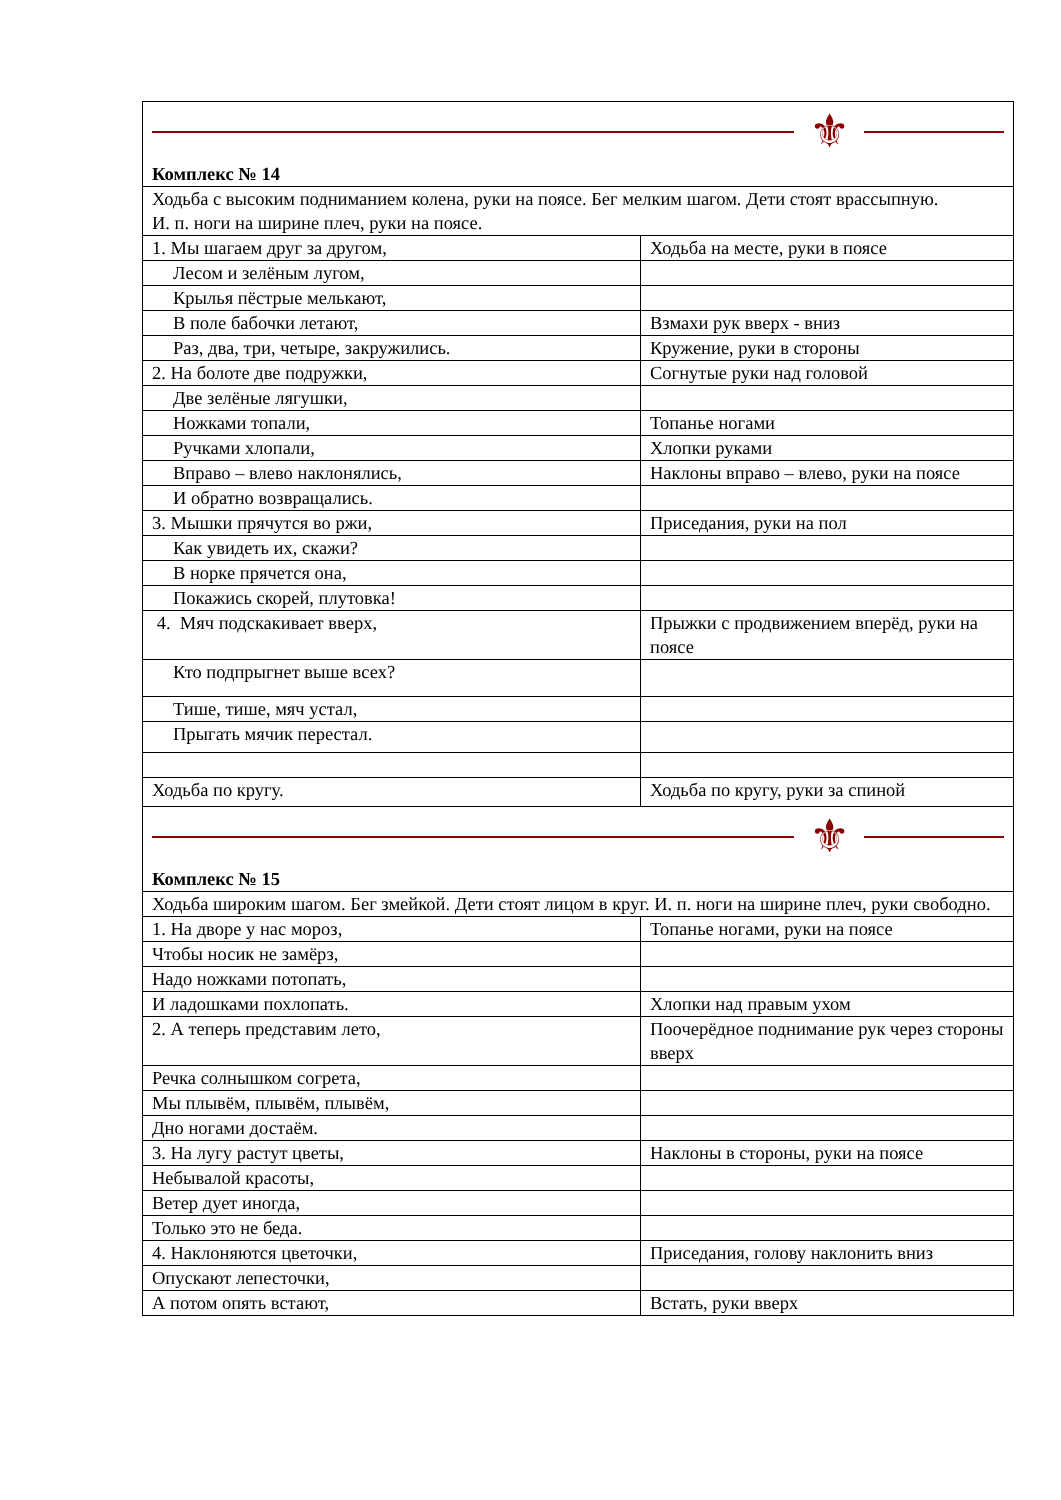| ⚜ Комплекс № 14 | |
| Ходьба с высоким подниманием колена, руки на поясе. Бег мелким шагом. Дети стоят врассыпную. И. п. ноги на ширине плеч, руки на поясе. | |
| 1. Мы шагаем друг за другом, | Ходьба на месте, руки в поясе |
| Лесом и зелёным лугом, | |
| Крылья пёстрые мелькают, | |
| В поле бабочки летают, | Взмахи рук вверх - вниз |
| Раз, два, три, четыре, закружились. | Кружение, руки в стороны |
| 2. На болоте две подружки, | Согнутые руки над головой |
| Две зелёные лягушки, | |
| Ножками топали, | Топанье ногами |
| Ручками хлопали, | Хлопки руками |
| Вправо – влево наклонялись, | Наклоны вправо – влево, руки на поясе |
| И обратно возвращались. | |
| 3. Мышки прячутся во ржи, | Приседания, руки на пол |
| Как увидеть их, скажи? | |
| В норке прячется она, | |
| Покажись скорей, плутовка! | |
| 4. Мяч подскакивает вверх, | Прыжки с продвижением вперёд, руки на поясе |
| Кто подпрыгнет выше всех? | |
| Тише, тише, мяч устал, | |
| Прыгать мячик перестал. | |
| Ходьба по кругу. | Ходьба по кругу, руки за спиной |
| ⚜ Комплекс № 15 | |
| Ходьба широким шагом. Бег змейкой. Дети стоят лицом в круг. И. п. ноги на ширине плеч, руки свободно. | |
| 1. На дворе у нас мороз, | Топанье ногами, руки на поясе |
| Чтобы носик не замёрз, | |
| Надо ножками потопать, | |
| И ладошками похлопать. | Хлопки над правым ухом |
| 2. А теперь представим лето, | Поочерёдное поднимание рук через стороны вверх |
| Речка солнышком согрета, | |
| Мы плывём, плывём, плывём, | |
| Дно ногами достаём. | |
| 3. На лугу растут цветы, | Наклоны в стороны, руки на поясе |
| Небывалой красоты, | |
| Ветер дует иногда, | |
| Только это не беда. | |
| 4. Наклоняются цветочки, | Приседания, голову наклонить вниз |
| Опускают лепесточки, | |
| А потом опять встают, | Встать, руки вверх |